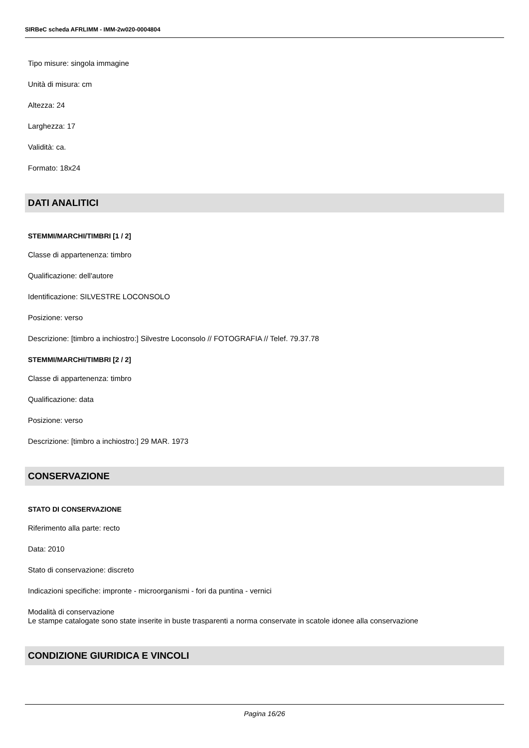SIRBeC scheda AFRLIMM - IMM-2w020-0004804
Tipo misure: singola immagine
Unità di misura: cm
Altezza: 24
Larghezza: 17
Validità: ca.
Formato: 18x24
DATI ANALITICI
STEMMI/MARCHI/TIMBRI [1 / 2]
Classe di appartenenza: timbro
Qualificazione: dell'autore
Identificazione: SILVESTRE LOCONSOLO
Posizione: verso
Descrizione: [timbro a inchiostro:] Silvestre Loconsolo // FOTOGRAFIA // Telef. 79.37.78
STEMMI/MARCHI/TIMBRI [2 / 2]
Classe di appartenenza: timbro
Qualificazione: data
Posizione: verso
Descrizione: [timbro a inchiostro:] 29 MAR. 1973
CONSERVAZIONE
STATO DI CONSERVAZIONE
Riferimento alla parte: recto
Data: 2010
Stato di conservazione: discreto
Indicazioni specifiche: impronte - microorganismi - fori da puntina - vernici
Modalità di conservazione
Le stampe catalogate sono state inserite in buste trasparenti a norma conservate in scatole idonee alla conservazione
CONDIZIONE GIURIDICA E VINCOLI
Pagina 16/26